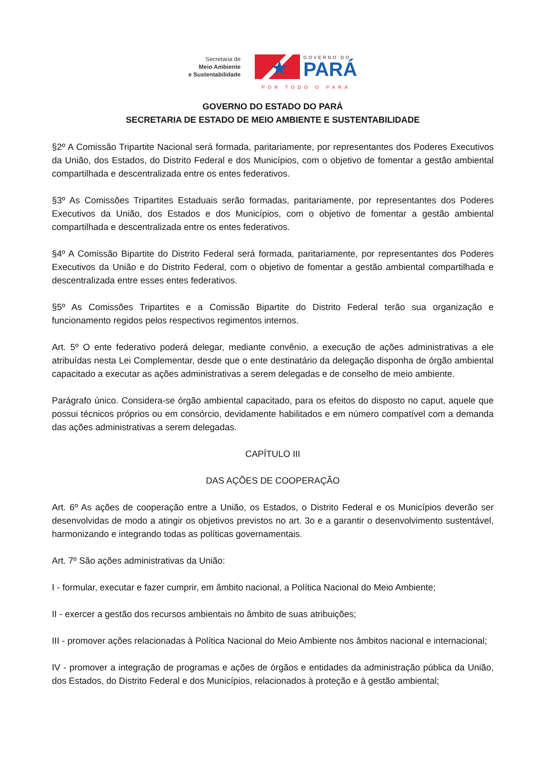Secretaria de
Meio Ambiente
e Sustentabilidade
★
GOVERNO DO
PARÁ
POR TODO O PARÁ
GOVERNO DO ESTADO DO PARÁ
SECRETARIA DE ESTADO DE MEIO AMBIENTE E SUSTENTABILIDADE
§2º A Comissão Tripartite Nacional será formada, paritariamente, por representantes dos Poderes Executivos da União, dos Estados, do Distrito Federal e dos Municípios, com o objetivo de fomentar a gestão ambiental compartilhada e descentralizada entre os entes federativos.
§3º As Comissões Tripartites Estaduais serão formadas, paritariamente, por representantes dos Poderes Executivos da União, dos Estados e dos Municípios, com o objetivo de fomentar a gestão ambiental compartilhada e descentralizada entre os entes federativos.
§4º A Comissão Bipartite do Distrito Federal será formada, paritariamente, por representantes dos Poderes Executivos da União e do Distrito Federal, com o objetivo de fomentar a gestão ambiental compartilhada e descentralizada entre esses entes federativos.
§5º As Comissões Tripartites e a Comissão Bipartite do Distrito Federal terão sua organização e funcionamento regidos pelos respectivos regimentos internos.
Art. 5º O ente federativo poderá delegar, mediante convênio, a execução de ações administrativas a ele atribuídas nesta Lei Complementar, desde que o ente destinatário da delegação disponha de órgão ambiental capacitado a executar as ações administrativas a serem delegadas e de conselho de meio ambiente.
Parágrafo único. Considera-se órgão ambiental capacitado, para os efeitos do disposto no caput, aquele que possui técnicos próprios ou em consórcio, devidamente habilitados e em número compatível com a demanda das ações administrativas a serem delegadas.
CAPÍTULO III
DAS AÇÕES DE COOPERAÇÃO
Art. 6º As ações de cooperação entre a União, os Estados, o Distrito Federal e os Municípios deverão ser desenvolvidas de modo a atingir os objetivos previstos no art. 3o e a garantir o desenvolvimento sustentável, harmonizando e integrando todas as políticas governamentais.
Art. 7º São ações administrativas da União:
I - formular, executar e fazer cumprir, em âmbito nacional, a Política Nacional do Meio Ambiente;
II - exercer a gestão dos recursos ambientais no âmbito de suas atribuições;
III - promover ações relacionadas à Política Nacional do Meio Ambiente nos âmbitos nacional e internacional;
IV - promover a integração de programas e ações de órgãos e entidades da administração pública da União, dos Estados, do Distrito Federal e dos Municípios, relacionados à proteção e à gestão ambiental;